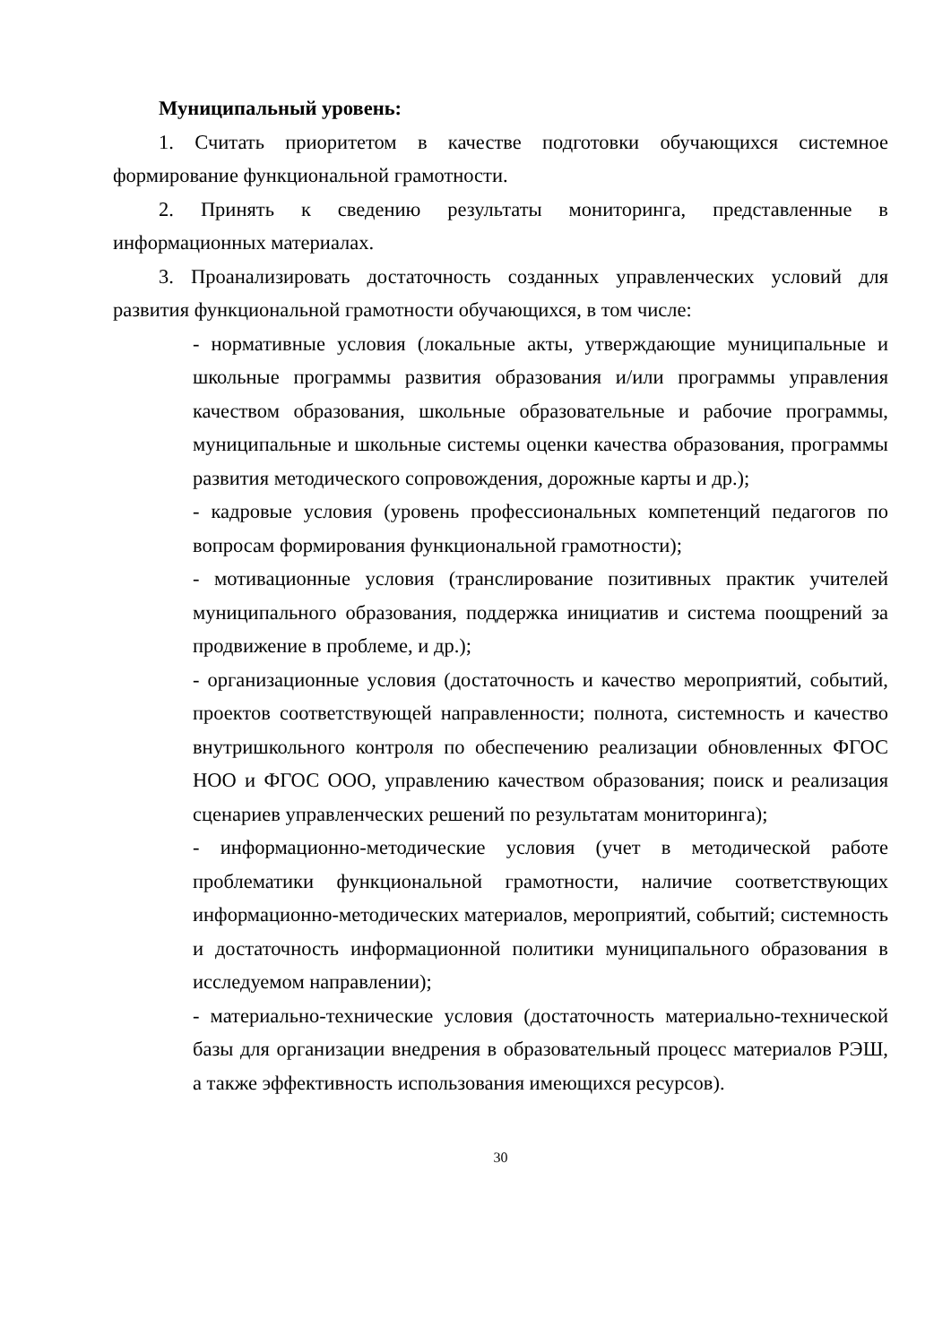Муниципальный уровень:
1. Считать приоритетом в качестве подготовки обучающихся системное формирование функциональной грамотности.
2. Принять к сведению результаты мониторинга, представленные в информационных материалах.
3. Проанализировать достаточность созданных управленческих условий для развития функциональной грамотности обучающихся, в том числе:
- нормативные условия (локальные акты, утверждающие муниципальные и школьные программы развития образования и/или программы управления качеством образования, школьные образовательные и рабочие программы, муниципальные и школьные системы оценки качества образования, программы развития методического сопровождения, дорожные карты и др.);
- кадровые условия (уровень профессиональных компетенций педагогов по вопросам формирования функциональной грамотности);
- мотивационные условия (транслирование позитивных практик учителей муниципального образования, поддержка инициатив и система поощрений за продвижение в проблеме, и др.);
- организационные условия (достаточность и качество мероприятий, событий, проектов соответствующей направленности; полнота, системность и качество внутришкольного контроля по обеспечению реализации обновленных ФГОС НОО и ФГОС ООО, управлению качеством образования; поиск и реализация сценариев управленческих решений по результатам мониторинга);
- информационно-методические условия (учет в методической работе проблематики функциональной грамотности, наличие соответствующих информационно-методических материалов, мероприятий, событий; системность и достаточность информационной политики муниципального образования в исследуемом направлении);
- материально-технические условия (достаточность материально-технической базы для организации внедрения в образовательный процесс материалов РЭШ, а также эффективность использования имеющихся ресурсов).
30